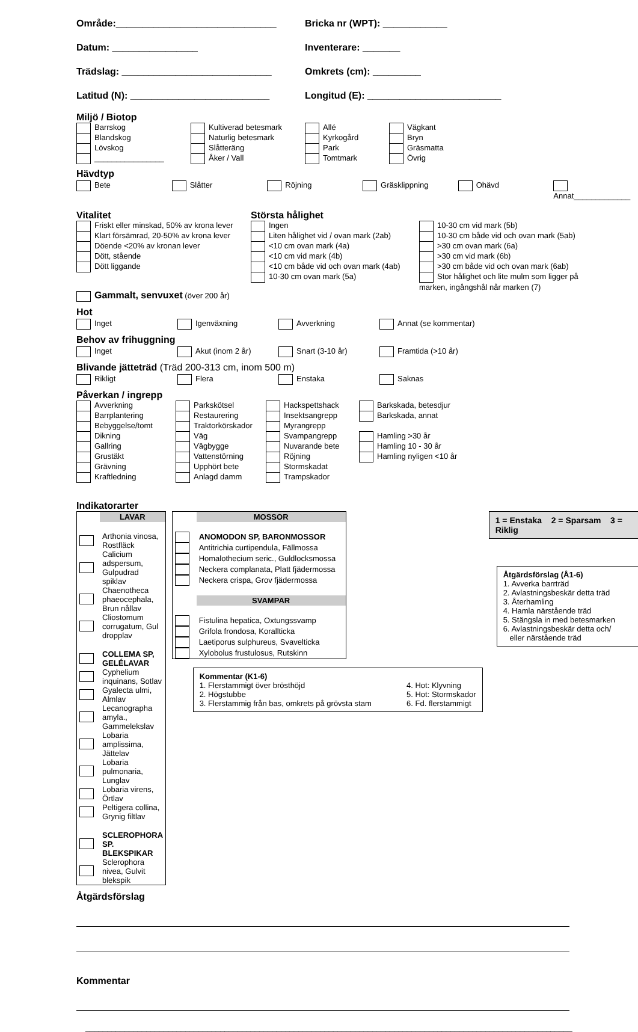Område:______________________________
Bricka nr (WPT): ____________
Datum: ________________
Inventerare: _______
Trädslag: ____________________________
Omkrets (cm): _________
Latitud (N): __________________________
Longitud (E): _________________________
Miljö / Biotop
Barrskog
Blandskog
Lövskog
________________
Kultiverad betesmark
Naturlig betesmark
Slåtteräng
Åker / Vall
Allé
Kyrkogård
Park
Tomtmark
Vägkant
Bryn
Gräsmatta
Övrig
Hävdtyp
Bete Slåtter Röjning Gräsklippning Ohävd Annat_____________
Vitalitet
Friskt eller minskad, 50% av krona lever
Klart försämrad, 20-50% av krona lever
Döende <20% av kronan lever
Dött, stående
Dött liggande
Gammalt, senvuxet (över 200 år)
Största hålighet
Ingen
Liten hålighet vid / ovan mark (2ab)
<10 cm ovan mark (4a)
<10 cm vid mark (4b)
<10 cm både vid och ovan mark (4ab)
10-30 cm ovan mark (5a)
10-30 cm vid mark (5b)
10-30 cm både vid och ovan mark (5ab)
>30 cm ovan mark (6a)
>30 cm vid mark (6b)
>30 cm både vid och ovan mark (6ab)
Stor hålighet och lite mulm som ligger på marken, ingångshål når marken (7)
Hot
Inget Igenväxning Avverkning Annat (se kommentar)
Behov av frihuggning
Inget Akut (inom 2 år) Snart (3-10 år) Framtida (>10 år)
Blivande jätteträd (Träd 200-313 cm, inom 500 m)
Rikligt Flera Enstaka Saknas
Påverkan / ingrepp
Avverkning
Barrplantering
Bebyggelse/tomt
Dikning
Gallring
Grustäkt
Grävning
Kraftledning
Parkskötsel
Restaurering
Traktorkörskador
Väg
Vägbygge
Vattenstörning
Upphört bete
Anlagd damm
Hackspettshack
Insektsangrepp
Myrangrepp
Svampangrepp
Nuvarande bete
Röjning
Stormskadat
Trampskador
Barkskada, betesdjur
Barkskada, annat
Hamling >30 år
Hamling 10 - 30 år
Hamling nyligen <10 år
Indikatorarter
| | LAVAR |
| | Arthonia vinosa, Rostfläck |
| | Calicium adspersum, Gulpudrad spiklav |
| | Chaenotheca phaeocephala, Brun nållav |
| | Cliostomum corrugatum, Gul dropplav |
| | COLLEMA SP, GELÉLAVAR |
| | Cyphelium inquinans, Sotlav |
| | Gyalecta ulmi, Almlav |
| | Lecanographa amyla., Gammelekslav |
| | Lobaria amplissima, Jättelav |
| | Lobaria pulmonaria, Lunglav |
| | Lobaria virens, Örtlav |
| | Peltigera collina, Grynig filtlav |
| | SCLEROPHORA SP. BLEKSPIKAR |
| | Sclerophora nivea, Gulvit blekspik |
| | MOSSOR |
| | ANOMODON SP, BARONMOSSOR |
| | Antitrichia curtipendula, Fällmossa |
| | Homalothecium seric., Guldlocksmossa |
| | Neckera complanata, Platt fjädermossa |
| | Neckera crispa, Grov fjädermossa |
| | SVAMPAR |
| | Fistulina hepatica, Oxtungssvamp |
| | Grifola frondosa, Korallticka |
| | Laetiporus sulphureus, Svavelticka |
| | Xylobolus frustulosus, Rutskinn |
Kommentar (K1-6)
1. Flerstammigt över brösthöjd
2. Högstubbe
3. Flerstammig från bas, omkrets på grövsta stam
4. Hot: Klyvning
5. Hot: Stormskador
6. Fd. flerstammigt
1 = Enstaka 2 = Sparsam 3 = Riklig
Åtgärdsförslag (Å1-6)
1. Avverka barrträd
2. Avlastningsbeskär detta träd
3. Återhamling
4. Hamla närstående träd
5. Stängsla in med betesmarken
6. Avlastningsbeskär detta och/
eller närstående träd
Åtgärdsförslag
Kommentar
________________________________________________________________________________________________________________